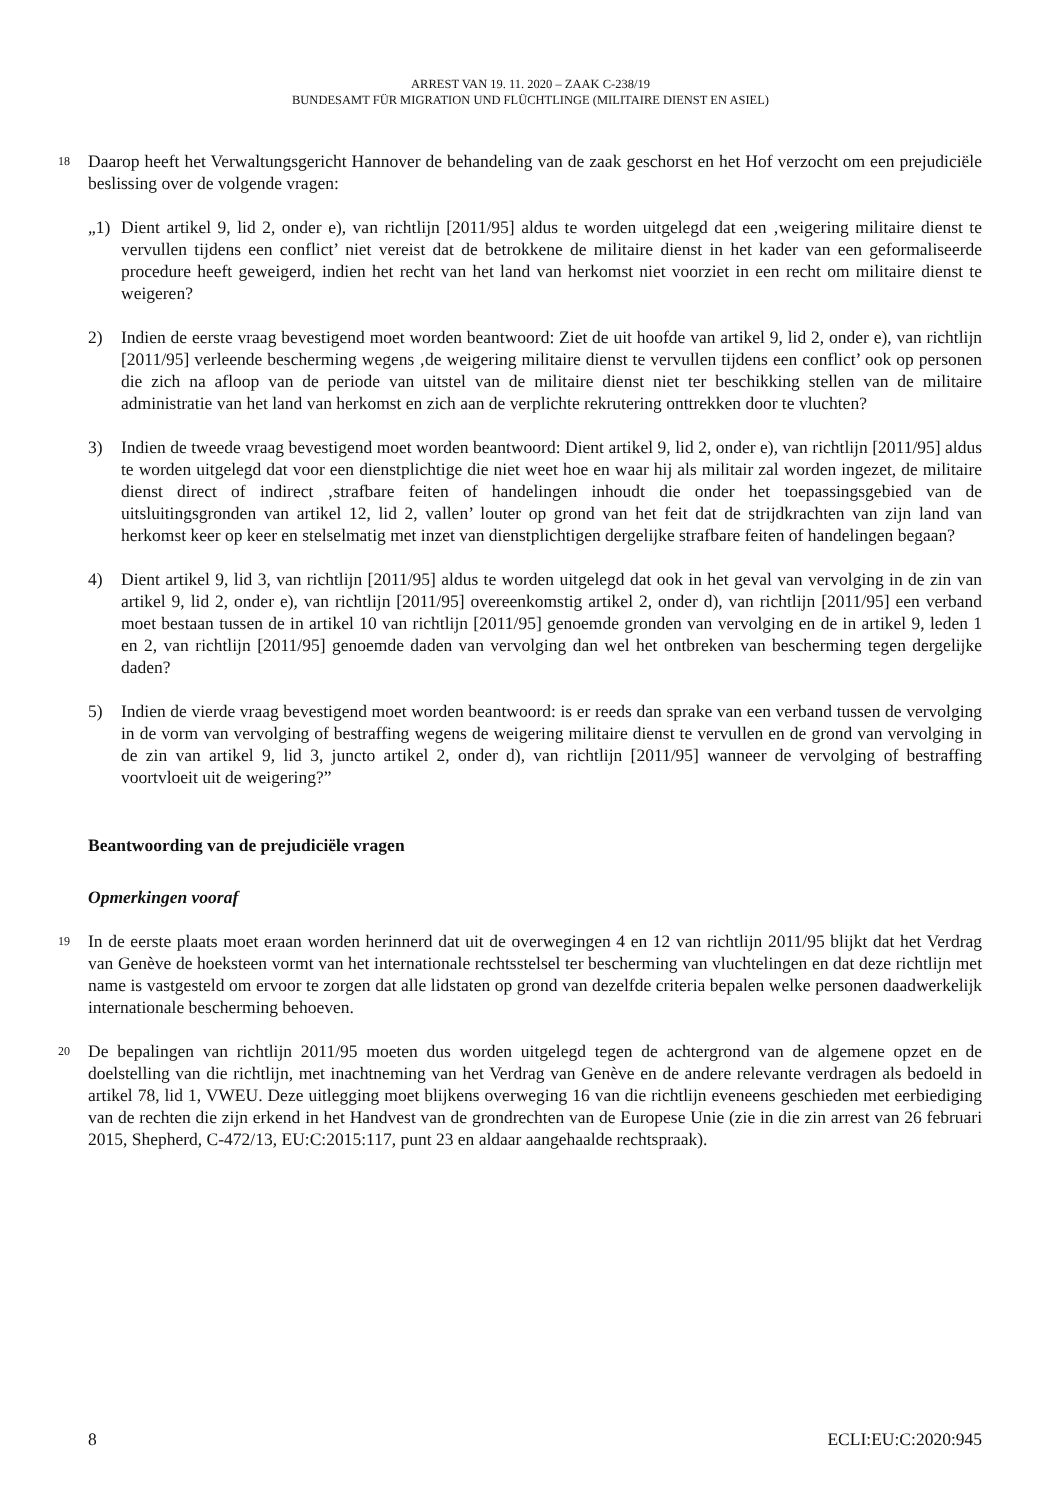ARREST VAN 19. 11. 2020 – ZAAK C-238/19
BUNDESAMT FÜR MIGRATION UND FLÜCHTLINGE (MILITAIRE DIENST EN ASIEL)
18
Daarop heeft het Verwaltungsgericht Hannover de behandeling van de zaak geschorst en het Hof verzocht om een prejudiciële beslissing over de volgende vragen:
„1) Dient artikel 9, lid 2, onder e), van richtlijn [2011/95] aldus te worden uitgelegd dat een ‚weigering militaire dienst te vervullen tijdens een conflict’ niet vereist dat de betrokkene de militaire dienst in het kader van een geformaliseerde procedure heeft geweigerd, indien het recht van het land van herkomst niet voorziet in een recht om militaire dienst te weigeren?
2) Indien de eerste vraag bevestigend moet worden beantwoord: Ziet de uit hoofde van artikel 9, lid 2, onder e), van richtlijn [2011/95] verleende bescherming wegens ‚de weigering militaire dienst te vervullen tijdens een conflict’ ook op personen die zich na afloop van de periode van uitstel van de militaire dienst niet ter beschikking stellen van de militaire administratie van het land van herkomst en zich aan de verplichte rekrutering onttrekken door te vluchten?
3) Indien de tweede vraag bevestigend moet worden beantwoord: Dient artikel 9, lid 2, onder e), van richtlijn [2011/95] aldus te worden uitgelegd dat voor een dienstplichtige die niet weet hoe en waar hij als militair zal worden ingezet, de militaire dienst direct of indirect ‚strafbare feiten of handelingen inhoudt die onder het toepassingsgebied van de uitsluitingsgronden van artikel 12, lid 2, vallen’ louter op grond van het feit dat de strijdkrachten van zijn land van herkomst keer op keer en stelselmatig met inzet van dienstplichtigen dergelijke strafbare feiten of handelingen begaan?
4) Dient artikel 9, lid 3, van richtlijn [2011/95] aldus te worden uitgelegd dat ook in het geval van vervolging in de zin van artikel 9, lid 2, onder e), van richtlijn [2011/95] overeenkomstig artikel 2, onder d), van richtlijn [2011/95] een verband moet bestaan tussen de in artikel 10 van richtlijn [2011/95] genoemde gronden van vervolging en de in artikel 9, leden 1 en 2, van richtlijn [2011/95] genoemde daden van vervolging dan wel het ontbreken van bescherming tegen dergelijke daden?
5) Indien de vierde vraag bevestigend moet worden beantwoord: is er reeds dan sprake van een verband tussen de vervolging in de vorm van vervolging of bestraffing wegens de weigering militaire dienst te vervullen en de grond van vervolging in de zin van artikel 9, lid 3, juncto artikel 2, onder d), van richtlijn [2011/95] wanneer de vervolging of bestraffing voortvloeit uit de weigering?”
Beantwoording van de prejudiciële vragen
Opmerkingen vooraf
19
In de eerste plaats moet eraan worden herinnerd dat uit de overwegingen 4 en 12 van richtlijn 2011/95 blijkt dat het Verdrag van Genève de hoeksteen vormt van het internationale rechtsstelsel ter bescherming van vluchtelingen en dat deze richtlijn met name is vastgesteld om ervoor te zorgen dat alle lidstaten op grond van dezelfde criteria bepalen welke personen daadwerkelijk internationale bescherming behoeven.
20
De bepalingen van richtlijn 2011/95 moeten dus worden uitgelegd tegen de achtergrond van de algemene opzet en de doelstelling van die richtlijn, met inachtneming van het Verdrag van Genève en de andere relevante verdragen als bedoeld in artikel 78, lid 1, VWEU. Deze uitlegging moet blijkens overweging 16 van die richtlijn eveneens geschieden met eerbiediging van de rechten die zijn erkend in het Handvest van de grondrechten van de Europese Unie (zie in die zin arrest van 26 februari 2015, Shepherd, C-472/13, EU:C:2015:117, punt 23 en aldaar aangehaalde rechtspraak).
8 ECLI:EU:C:2020:945